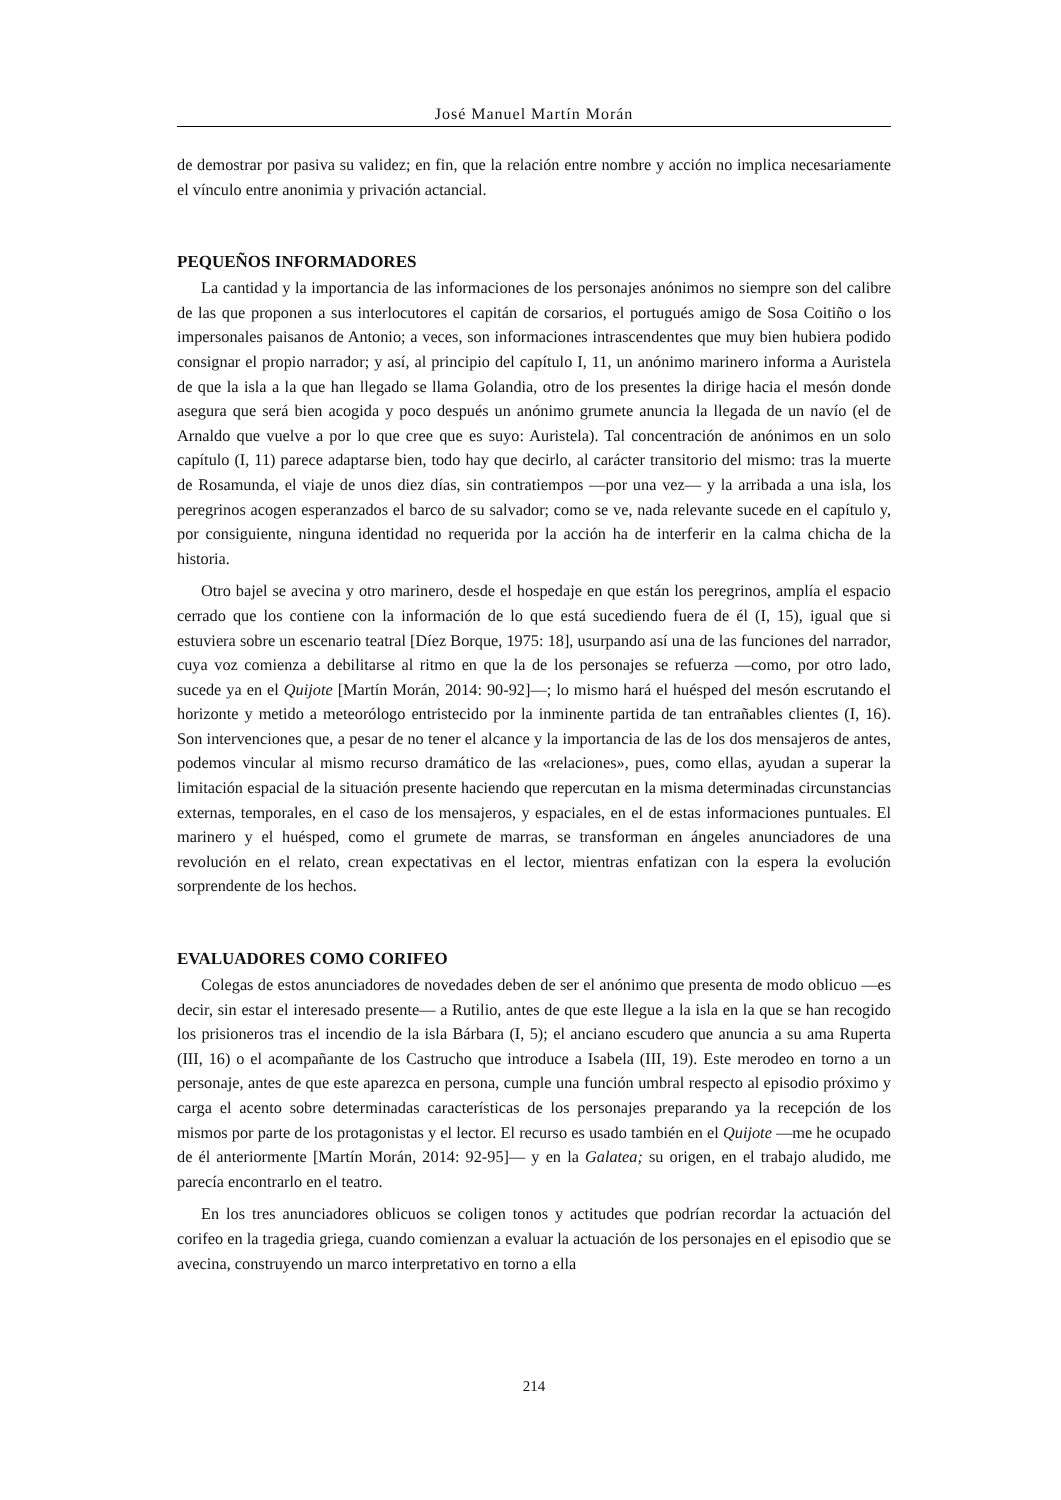José Manuel Martín Morán
de demostrar por pasiva su validez; en fin, que la relación entre nombre y acción no implica necesariamente el vínculo entre anonimia y privación actancial.
PEQUEÑOS INFORMADORES
La cantidad y la importancia de las informaciones de los personajes anónimos no siempre son del calibre de las que proponen a sus interlocutores el capitán de corsarios, el portugués amigo de Sosa Coitiño o los impersonales paisanos de Antonio; a veces, son informaciones intrascendentes que muy bien hubiera podido consignar el propio narrador; y así, al principio del capítulo I, 11, un anónimo marinero informa a Auristela de que la isla a la que han llegado se llama Golandia, otro de los presentes la dirige hacia el mesón donde asegura que será bien acogida y poco después un anónimo grumete anuncia la llegada de un navío (el de Arnaldo que vuelve a por lo que cree que es suyo: Auristela). Tal concentración de anónimos en un solo capítulo (I, 11) parece adaptarse bien, todo hay que decirlo, al carácter transitorio del mismo: tras la muerte de Rosamunda, el viaje de unos diez días, sin contratiempos —por una vez— y la arribada a una isla, los peregrinos acogen esperanzados el barco de su salvador; como se ve, nada relevante sucede en el capítulo y, por consiguiente, ninguna identidad no requerida por la acción ha de interferir en la calma chicha de la historia.
Otro bajel se avecina y otro marinero, desde el hospedaje en que están los peregrinos, amplía el espacio cerrado que los contiene con la información de lo que está sucediendo fuera de él (I, 15), igual que si estuviera sobre un escenario teatral [Díez Borque, 1975: 18], usurpando así una de las funciones del narrador, cuya voz comienza a debilitarse al ritmo en que la de los personajes se refuerza —como, por otro lado, sucede ya en el Quijote [Martín Morán, 2014: 90-92]—; lo mismo hará el huésped del mesón escrutando el horizonte y metido a meteorólogo entristecido por la inminente partida de tan entrañables clientes (I, 16). Son intervenciones que, a pesar de no tener el alcance y la importancia de las de los dos mensajeros de antes, podemos vincular al mismo recurso dramático de las «relaciones», pues, como ellas, ayudan a superar la limitación espacial de la situación presente haciendo que repercutan en la misma determinadas circunstancias externas, temporales, en el caso de los mensajeros, y espaciales, en el de estas informaciones puntuales. El marinero y el huésped, como el grumete de marras, se transforman en ángeles anunciadores de una revolución en el relato, crean expectativas en el lector, mientras enfatizan con la espera la evolución sorprendente de los hechos.
EVALUADORES COMO CORIFEO
Colegas de estos anunciadores de novedades deben de ser el anónimo que presenta de modo oblicuo —es decir, sin estar el interesado presente— a Rutilio, antes de que este llegue a la isla en la que se han recogido los prisioneros tras el incendio de la isla Bárbara (I, 5); el anciano escudero que anuncia a su ama Ruperta (III, 16) o el acompañante de los Castrucho que introduce a Isabela (III, 19). Este merodeo en torno a un personaje, antes de que este aparezca en persona, cumple una función umbral respecto al episodio próximo y carga el acento sobre determinadas características de los personajes preparando ya la recepción de los mismos por parte de los protagonistas y el lector. El recurso es usado también en el Quijote —me he ocupado de él anteriormente [Martín Morán, 2014: 92-95]— y en la Galatea; su origen, en el trabajo aludido, me parecía encontrarlo en el teatro.
En los tres anunciadores oblicuos se coligen tonos y actitudes que podrían recordar la actuación del corifeo en la tragedia griega, cuando comienzan a evaluar la actuación de los personajes en el episodio que se avecina, construyendo un marco interpretativo en torno a ella
214